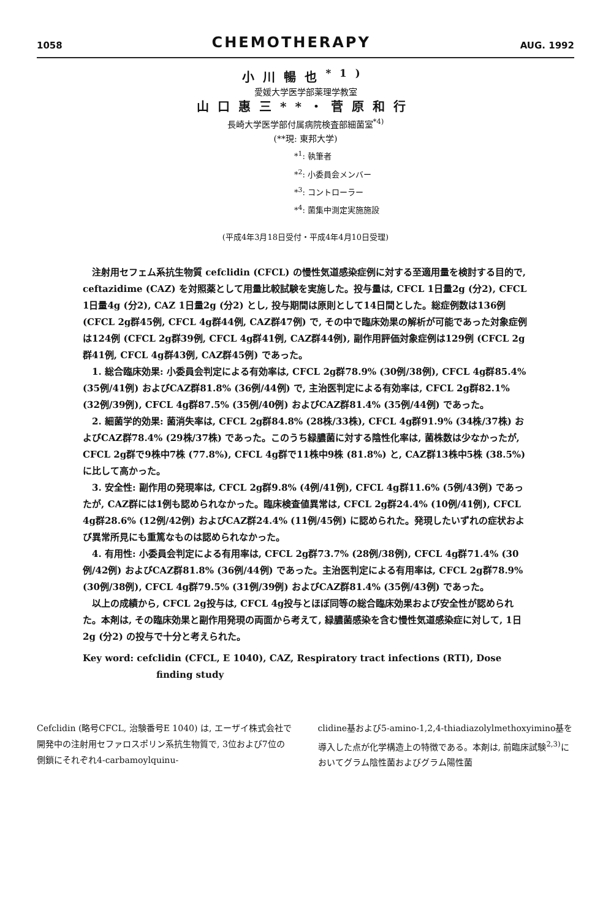1058 CHEMOTHERAPY AUG. 1992
小川暢也<sup>*1)</sup>
愛媛大学医学部薬理学教室
山口惠三**・菅原和行
長崎大学医学部付属病院検査部細菌室<sup>*4)</sup>
(**現: 東邦大学)
*<sup>1</sup>: 執筆者
*<sup>2</sup>: 小委員会メンバー
*<sup>3</sup>: コントローラー
*<sup>4</sup>: 菌集中測定実施施設
(平成4年3月18日受付・平成4年4月10日受理)
注射用セフェム系抗生物質 cefclidin (CFCL) の慢性気道感染症例に対する至適用量を検討する目的で, ceftazidime (CAZ) を対照薬として用量比較試験を実施した。投与量は, CFCL 1日量2g (分2), CFCL 1日量4g (分2), CAZ 1日量2g (分2) とし, 投与期間は原則として14日間とした。総症例数は136例 (CFCL 2g群45例, CFCL 4g群44例, CAZ群47例) で, その中で臨床効果の解析が可能であった対象症例は124例 (CFCL 2g群39例, CFCL 4g群41例, CAZ群44例), 副作用評価対象症例は129例 (CFCL 2g群41例, CFCL 4g群43例, CAZ群45例) であった。
1. 総合臨床効果: 小委員会判定による有効率は, CFCL 2g群78.9% (30例/38例), CFCL 4g群85.4% (35例/41例) およびCAZ群81.8% (36例/44例) で, 主治医判定による有効率は, CFCL 2g群82.1% (32例/39例), CFCL 4g群87.5% (35例/40例) およびCAZ群81.4% (35例/44例) であった。
2. 細菌学的効果: 菌消失率は, CFCL 2g群84.8% (28株/33株), CFCL 4g群91.9% (34株/37株) およびCAZ群78.4% (29株/37株) であった。このうち緑膿菌に対する陰性化率は, 菌株数は少なかったが, CFCL 2g群で9株中7株 (77.8%), CFCL 4g群で11株中9株 (81.8%) と, CAZ群13株中5株 (38.5%) に比して高かった。
3. 安全性: 副作用の発現率は, CFCL 2g群9.8% (4例/41例), CFCL 4g群11.6% (5例/43例) であったが, CAZ群には1例も認められなかった。臨床検査値異常は, CFCL 2g群24.4% (10例/41例), CFCL 4g群28.6% (12例/42例) およびCAZ群24.4% (11例/45例) に認められた。発現したいずれの症状および異常所見にも重篤なものは認められなかった。
4. 有用性: 小委員会判定による有用率は, CFCL 2g群73.7% (28例/38例), CFCL 4g群71.4% (30例/42例) およびCAZ群81.8% (36例/44例) であった。主治医判定による有用率は, CFCL 2g群78.9% (30例/38例), CFCL 4g群79.5% (31例/39例) およびCAZ群81.4% (35例/43例) であった。
以上の成績から, CFCL 2g投与は, CFCL 4g投与とほぼ同等の総合臨床効果および安全性が認められた。本剤は, その臨床効果と副作用発現の両面から考えて, 緑膿菌感染を含む慢性気道感染症に対して, 1日2g (分2) の投与で十分と考えられた。
Key word: cefclidin (CFCL, E 1040), CAZ, Respiratory tract infections (RTI), Dose finding study
Cefclidin (略号CFCL, 治験番号E 1040) は, エーザイ株式会社で開発中の注射用セファロスポリン系抗生物質で, 3位および7位の側鎖にそれぞれ4-carbamoylquinu-
clidine基および5-amino-1,2,4-thiadiazolylmethoxyimino基を導入した点が化学構造上の特徴である。本剤は, 前臨床試験<sup>2,3)</sup>においてグラム陰性菌およびグラム陽性菌